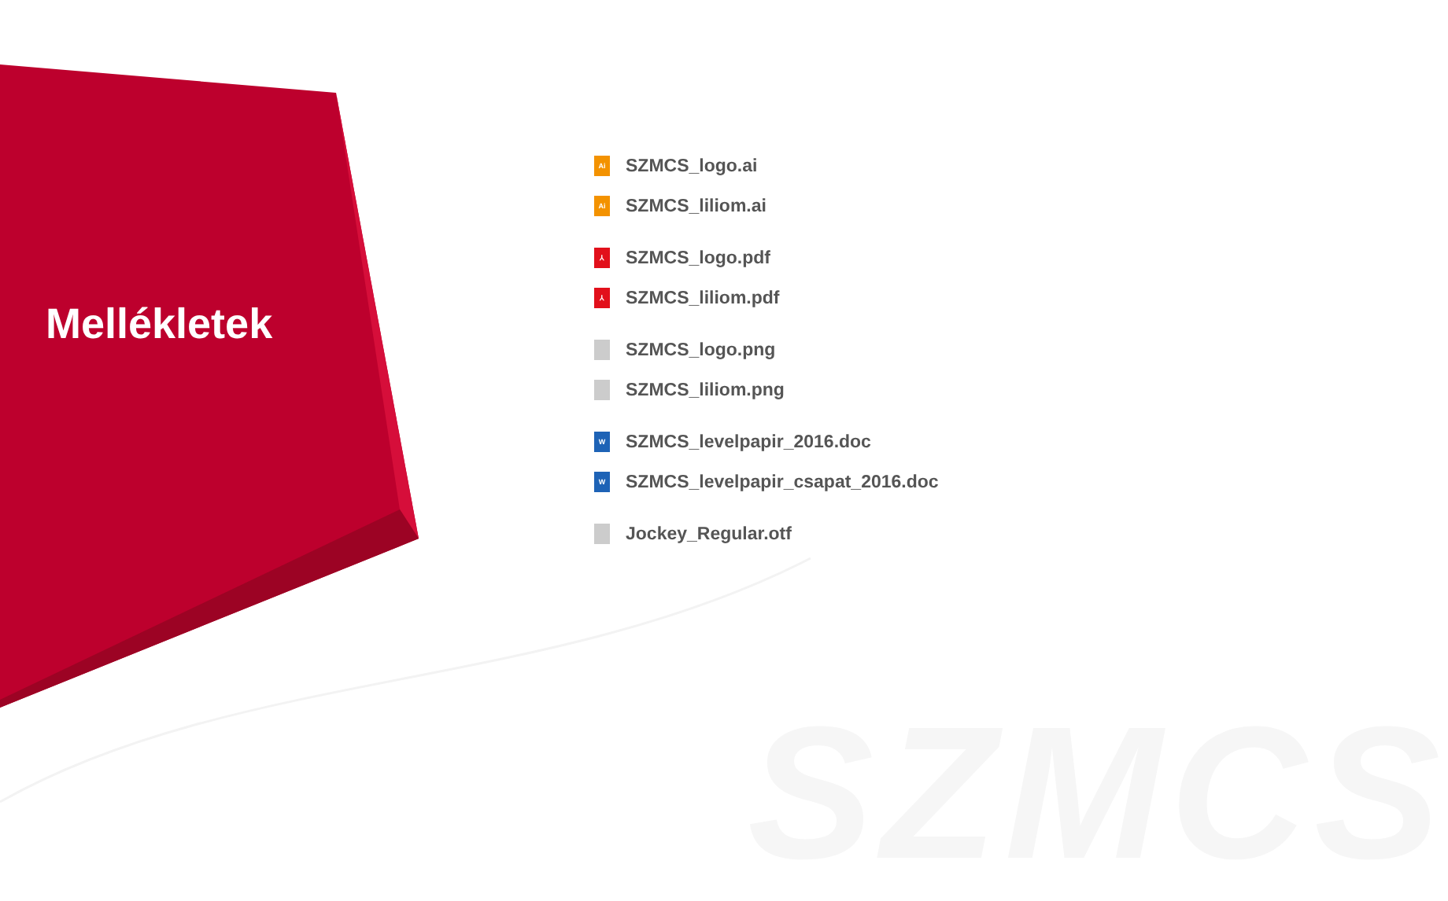SZMCS
Mellékletek
Ai SZMCS_logo.ai
Ai SZMCS_liliom.ai
⅄ SZMCS_logo.pdf
⅄ SZMCS_liliom.pdf
SZMCS_logo.png
SZMCS_liliom.png
W SZMCS_levelpapir_2016.doc
W SZMCS_levelpapir_csapat_2016.doc
Jockey_Regular.otf